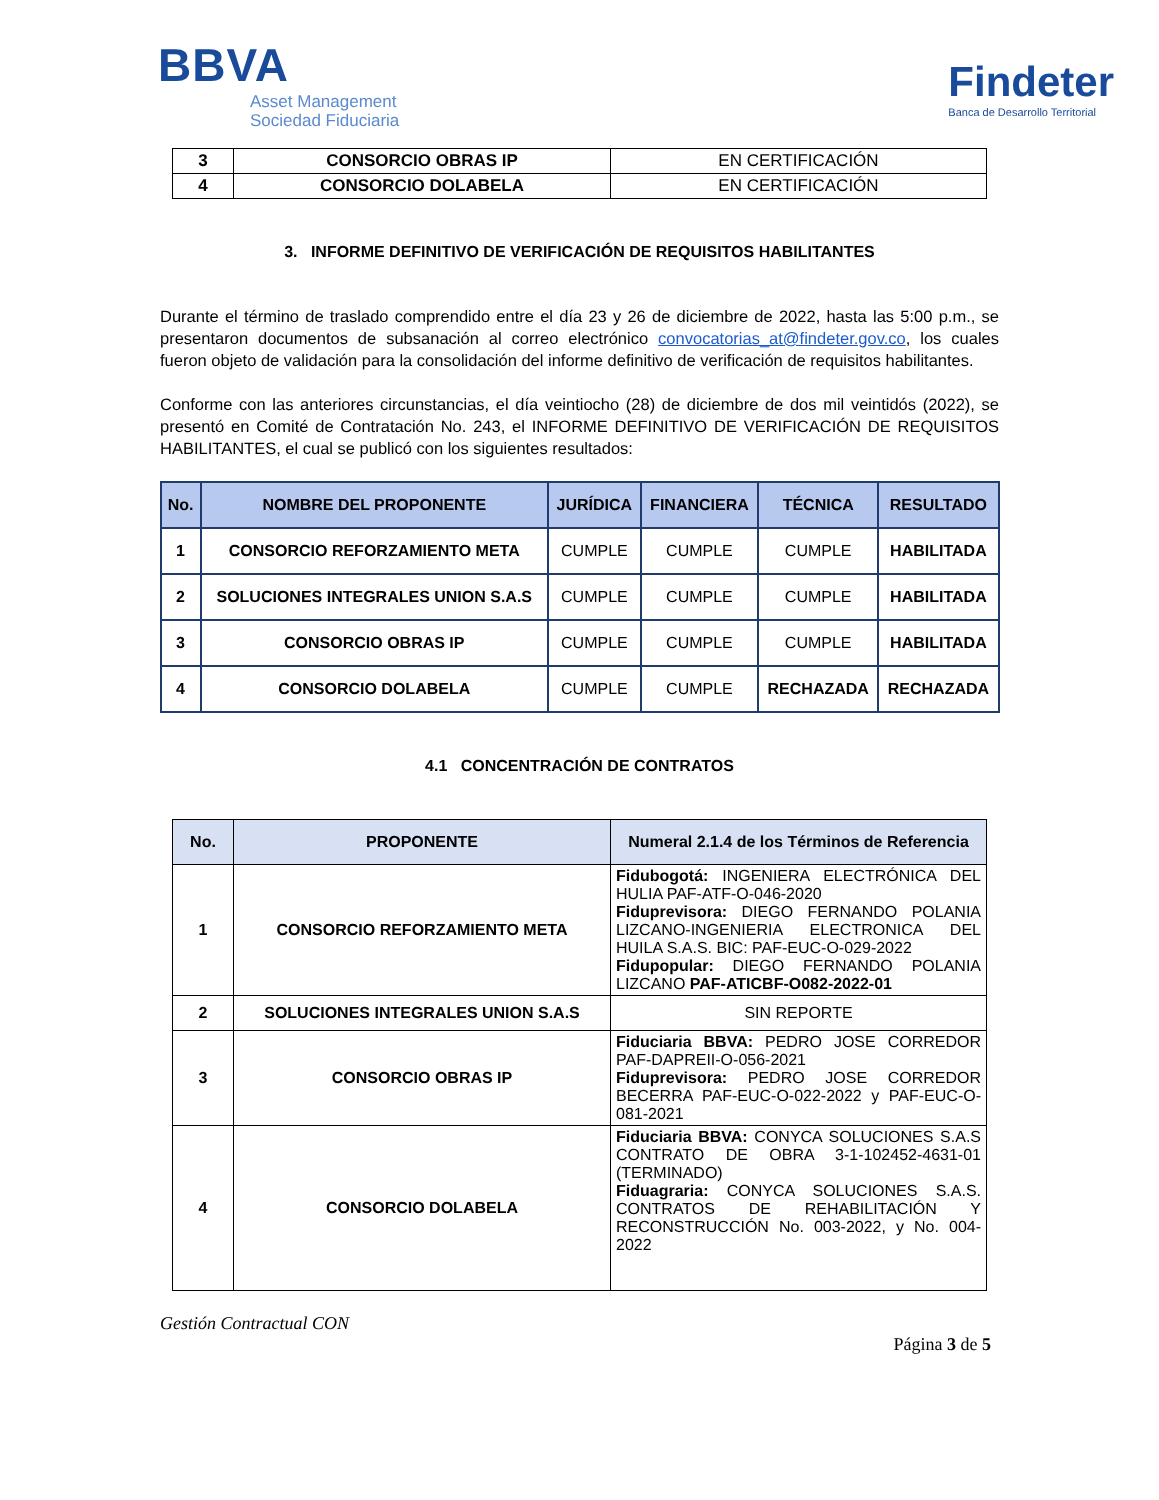BBVA
Asset Management
Sociedad Fiduciaria
Findeter
Banca de Desarrollo Territorial
| 3 | CONSORCIO OBRAS IP | EN CERTIFICACIÓN |
| 4 | CONSORCIO DOLABELA | EN CERTIFICACIÓN |
3. INFORME DEFINITIVO DE VERIFICACIÓN DE REQUISITOS HABILITANTES
Durante el término de traslado comprendido entre el día 23 y 26 de diciembre de 2022, hasta las 5:00 p.m., se presentaron documentos de subsanación al correo electrónico convocatorias_at@findeter.gov.co, los cuales fueron objeto de validación para la consolidación del informe definitivo de verificación de requisitos habilitantes.
Conforme con las anteriores circunstancias, el día veintiocho (28) de diciembre de dos mil veintidós (2022), se presentó en Comité de Contratación No. 243, el INFORME DEFINITIVO DE VERIFICACIÓN DE REQUISITOS HABILITANTES, el cual se publicó con los siguientes resultados:
| No. | NOMBRE DEL PROPONENTE | JURÍDICA | FINANCIERA | TÉCNICA | RESULTADO |
| --- | --- | --- | --- | --- | --- |
| 1 | CONSORCIO REFORZAMIENTO META | CUMPLE | CUMPLE | CUMPLE | HABILITADA |
| 2 | SOLUCIONES INTEGRALES UNION S.A.S | CUMPLE | CUMPLE | CUMPLE | HABILITADA |
| 3 | CONSORCIO OBRAS IP | CUMPLE | CUMPLE | CUMPLE | HABILITADA |
| 4 | CONSORCIO DOLABELA | CUMPLE | CUMPLE | RECHAZADA | RECHAZADA |
4.1 CONCENTRACIÓN DE CONTRATOS
| No. | PROPONENTE | Numeral 2.1.4 de los Términos de Referencia |
| --- | --- | --- |
| 1 | CONSORCIO REFORZAMIENTO META | Fidubogotá: INGENIERA ELECTRÓNICA DEL HULIA PAF-ATF-O-046-2020 Fiduprevisora: DIEGO FERNANDO POLANIA LIZCANO-INGENIERIA ELECTRONICA DEL HUILA S.A.S. BIC: PAF-EUC-O-029-2022 Fidupopular: DIEGO FERNANDO POLANIA LIZCANO PAF-ATICBF-O082-2022-01 |
| 2 | SOLUCIONES INTEGRALES UNION S.A.S | SIN REPORTE |
| 3 | CONSORCIO OBRAS IP | Fiduciaria BBVA: PEDRO JOSE CORREDOR PAF-DAPREII-O-056-2021 Fiduprevisora: PEDRO JOSE CORREDOR BECERRA PAF-EUC-O-022-2022 y PAF-EUC-O-081-2021 |
| 4 | CONSORCIO DOLABELA | Fiduciaria BBVA: CONYCA SOLUCIONES S.A.S CONTRATO DE OBRA 3-1-102452-4631-01 (TERMINADO) Fiduagraria: CONYCA SOLUCIONES S.A.S. CONTRATOS DE REHABILITACIÓN Y RECONSTRUCCIÓN No. 003-2022, y No. 004-2022 |
Gestión Contractual CON
Página 3 de 5